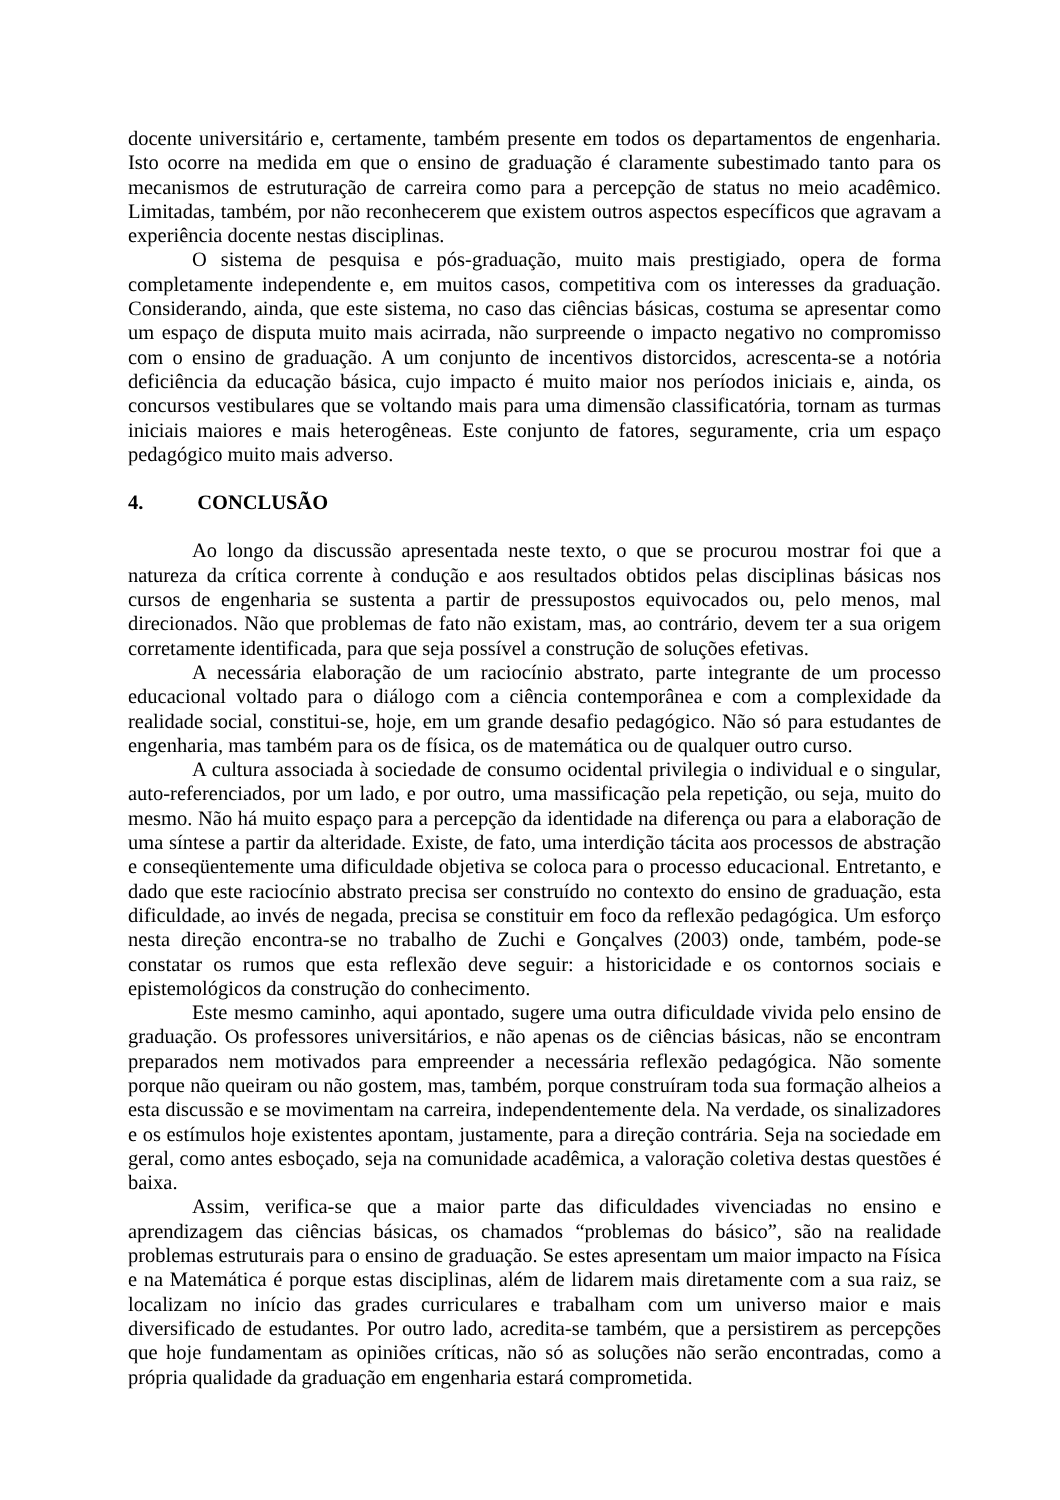docente universitário e, certamente, também presente em todos os departamentos de engenharia. Isto ocorre na medida em que o ensino de graduação é claramente subestimado tanto para os mecanismos de estruturação de carreira como para a percepção de status no meio acadêmico. Limitadas, também, por não reconhecerem que existem outros aspectos específicos que agravam a experiência docente nestas disciplinas.
O sistema de pesquisa e pós-graduação, muito mais prestigiado, opera de forma completamente independente e, em muitos casos, competitiva com os interesses da graduação. Considerando, ainda, que este sistema, no caso das ciências básicas, costuma se apresentar como um espaço de disputa muito mais acirrada, não surpreende o impacto negativo no compromisso com o ensino de graduação. A um conjunto de incentivos distorcidos, acrescenta-se a notória deficiência da educação básica, cujo impacto é muito maior nos períodos iniciais e, ainda, os concursos vestibulares que se voltando mais para uma dimensão classificatória, tornam as turmas iniciais maiores e mais heterogêneas. Este conjunto de fatores, seguramente, cria um espaço pedagógico muito mais adverso.
4. CONCLUSÃO
Ao longo da discussão apresentada neste texto, o que se procurou mostrar foi que a natureza da crítica corrente à condução e aos resultados obtidos pelas disciplinas básicas nos cursos de engenharia se sustenta a partir de pressupostos equivocados ou, pelo menos, mal direcionados. Não que problemas de fato não existam, mas, ao contrário, devem ter a sua origem corretamente identificada, para que seja possível a construção de soluções efetivas.
A necessária elaboração de um raciocínio abstrato, parte integrante de um processo educacional voltado para o diálogo com a ciência contemporânea e com a complexidade da realidade social, constitui-se, hoje, em um grande desafio pedagógico. Não só para estudantes de engenharia, mas também para os de física, os de matemática ou de qualquer outro curso.
A cultura associada à sociedade de consumo ocidental privilegia o individual e o singular, auto-referenciados, por um lado, e por outro, uma massificação pela repetição, ou seja, muito do mesmo. Não há muito espaço para a percepção da identidade na diferença ou para a elaboração de uma síntese a partir da alteridade. Existe, de fato, uma interdição tácita aos processos de abstração e conseqüentemente uma dificuldade objetiva se coloca para o processo educacional. Entretanto, e dado que este raciocínio abstrato precisa ser construído no contexto do ensino de graduação, esta dificuldade, ao invés de negada, precisa se constituir em foco da reflexão pedagógica. Um esforço nesta direção encontra-se no trabalho de Zuchi e Gonçalves (2003) onde, também, pode-se constatar os rumos que esta reflexão deve seguir: a historicidade e os contornos sociais e epistemológicos da construção do conhecimento.
Este mesmo caminho, aqui apontado, sugere uma outra dificuldade vivida pelo ensino de graduação. Os professores universitários, e não apenas os de ciências básicas, não se encontram preparados nem motivados para empreender a necessária reflexão pedagógica. Não somente porque não queiram ou não gostem, mas, também, porque construíram toda sua formação alheios a esta discussão e se movimentam na carreira, independentemente dela. Na verdade, os sinalizadores e os estímulos hoje existentes apontam, justamente, para a direção contrária. Seja na sociedade em geral, como antes esboçado, seja na comunidade acadêmica, a valoração coletiva destas questões é baixa.
Assim, verifica-se que a maior parte das dificuldades vivenciadas no ensino e aprendizagem das ciências básicas, os chamados “problemas do básico”, são na realidade problemas estruturais para o ensino de graduação. Se estes apresentam um maior impacto na Física e na Matemática é porque estas disciplinas, além de lidarem mais diretamente com a sua raiz, se localizam no início das grades curriculares e trabalham com um universo maior e mais diversificado de estudantes. Por outro lado, acredita-se também, que a persistirem as percepções que hoje fundamentam as opiniões críticas, não só as soluções não serão encontradas, como a própria qualidade da graduação em engenharia estará comprometida.